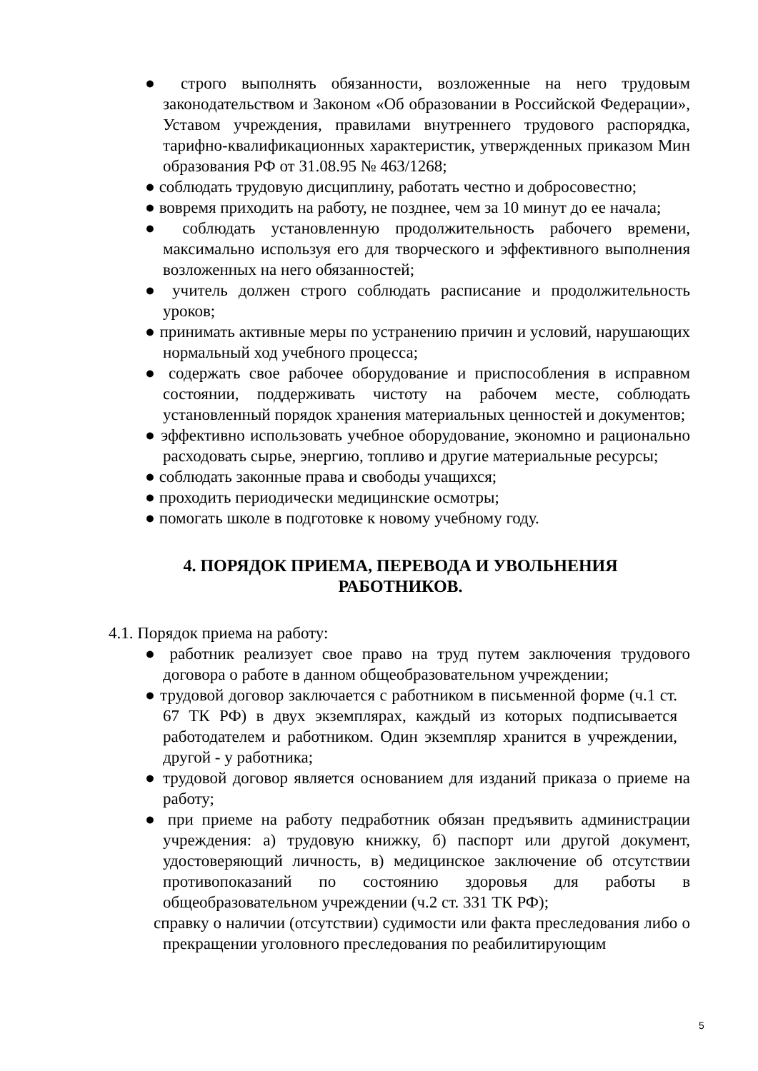● строго выполнять обязанности, возложенные на него трудовым законодательством и Законом «Об образовании в Российской Федерации», Уставом учреждения, правилами внутреннего трудового распорядка, тарифно-квалификационных характеристик, утвержденных приказом Мин образования РФ от 31.08.95 № 463/1268;
● соблюдать трудовую дисциплину, работать честно и добросовестно;
● вовремя приходить на работу, не позднее, чем за 10 минут до ее начала;
● соблюдать установленную продолжительность рабочего времени, максимально используя его для творческого и эффективного выполнения возложенных на него обязанностей;
● учитель должен строго соблюдать расписание и продолжительность уроков;
● принимать активные меры по устранению причин и условий, нарушающих нормальный ход учебного процесса;
● содержать свое рабочее оборудование и приспособления в исправном состоянии, поддерживать чистоту на рабочем месте, соблюдать установленный порядок хранения материальных ценностей и документов;
● эффективно использовать учебное оборудование, экономно и рационально расходовать сырье, энергию, топливо и другие материальные ресурсы;
● соблюдать законные права и свободы учащихся;
● проходить периодически медицинские осмотры;
● помогать школе в подготовке к новому учебному году.
4. ПОРЯДОК ПРИЕМА, ПЕРЕВОДА И УВОЛЬНЕНИЯ
РАБОТНИКОВ.
4.1. Порядок приема на работу:
● работник реализует свое право на труд путем заключения трудового договора о работе в данном общеобразовательном учреждении;
● трудовой договор заключается с работником в письменной форме (ч.1 ст. 67 ТК РФ) в двух экземплярах, каждый из которых подписывается работодателем и работником. Один экземпляр хранится в учреждении, другой - у работника;
● трудовой договор является основанием для изданий приказа о приеме на работу;
● при приеме на работу педработник обязан предъявить администрации учреждения: а) трудовую книжку, б) паспорт или другой документ, удостоверяющий личность, в) медицинское заключение об отсутствии противопоказаний по состоянию здоровья для работы в общеобразовательном учреждении (ч.2 ст. 331 ТК РФ);
справку о наличии (отсутствии) судимости или факта преследования либо о прекращении уголовного преследования по реабилитирующим
5